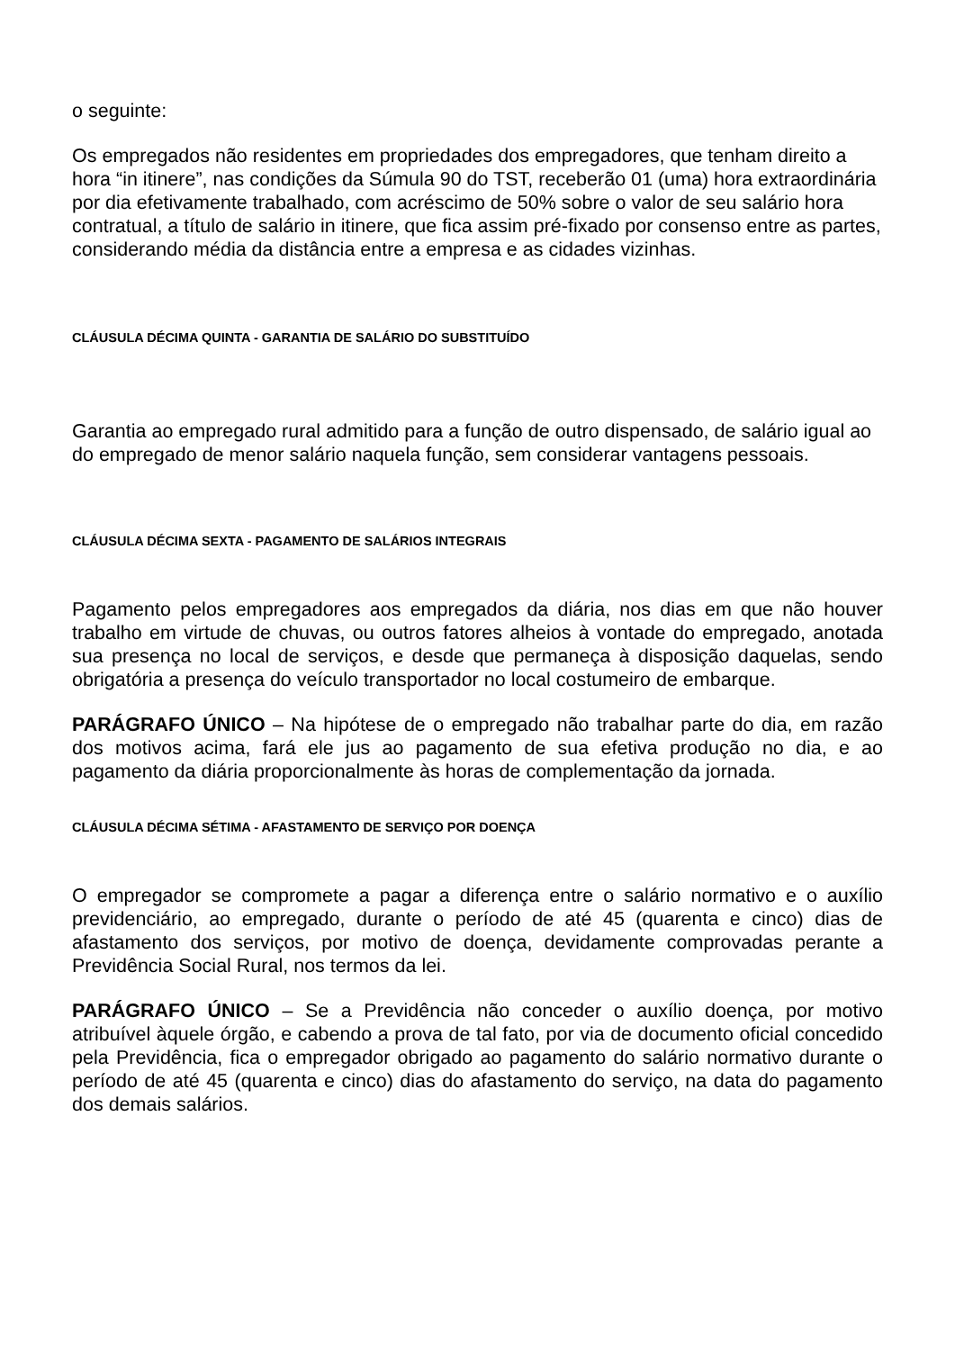o seguinte:
Os empregados não residentes em propriedades dos empregadores, que tenham direito a hora “in itinere”, nas condições da Súmula 90 do TST, receberão 01 (uma) hora extraordinária por dia efetivamente trabalhado, com acréscimo de 50% sobre o valor de seu salário hora contratual, a título de salário in itinere, que fica assim pré-fixado por consenso entre as partes, considerando média da distância entre a empresa e as cidades vizinhas.
CLÁUSULA DÉCIMA QUINTA - GARANTIA DE SALÁRIO DO SUBSTITUÍDO
Garantia ao empregado rural admitido para a função de outro dispensado, de salário igual ao do empregado de menor salário naquela função, sem considerar vantagens pessoais.
CLÁUSULA DÉCIMA SEXTA - PAGAMENTO DE SALÁRIOS INTEGRAIS
Pagamento pelos empregadores aos empregados da diária, nos dias em que não houver trabalho em virtude de chuvas, ou outros fatores alheios à vontade do empregado, anotada sua presença no local de serviços, e desde que permaneça à disposição daquelas, sendo obrigatória a presença do veículo transportador no local costumeiro de embarque.
PARÁGRAFO ÚNICO – Na hipótese de o empregado não trabalhar parte do dia, em razão dos motivos acima, fará ele jus ao pagamento de sua efetiva produção no dia, e ao pagamento da diária proporcionalmente às horas de complementação da jornada.
CLÁUSULA DÉCIMA SÉTIMA - AFASTAMENTO DE SERVIÇO POR DOENÇA
O empregador se compromete a pagar a diferença entre o salário normativo e o auxílio previdenciário, ao empregado, durante o período de até 45 (quarenta e cinco) dias de afastamento dos serviços, por motivo de doença, devidamente comprovadas perante a Previdência Social Rural, nos termos da lei.
PARÁGRAFO ÚNICO – Se a Previdência não conceder o auxílio doença, por motivo atribuível àquele órgão, e cabendo a prova de tal fato, por via de documento oficial concedido pela Previdência, fica o empregador obrigado ao pagamento do salário normativo durante o período de até 45 (quarenta e cinco) dias do afastamento do serviço, na data do pagamento dos demais salários.